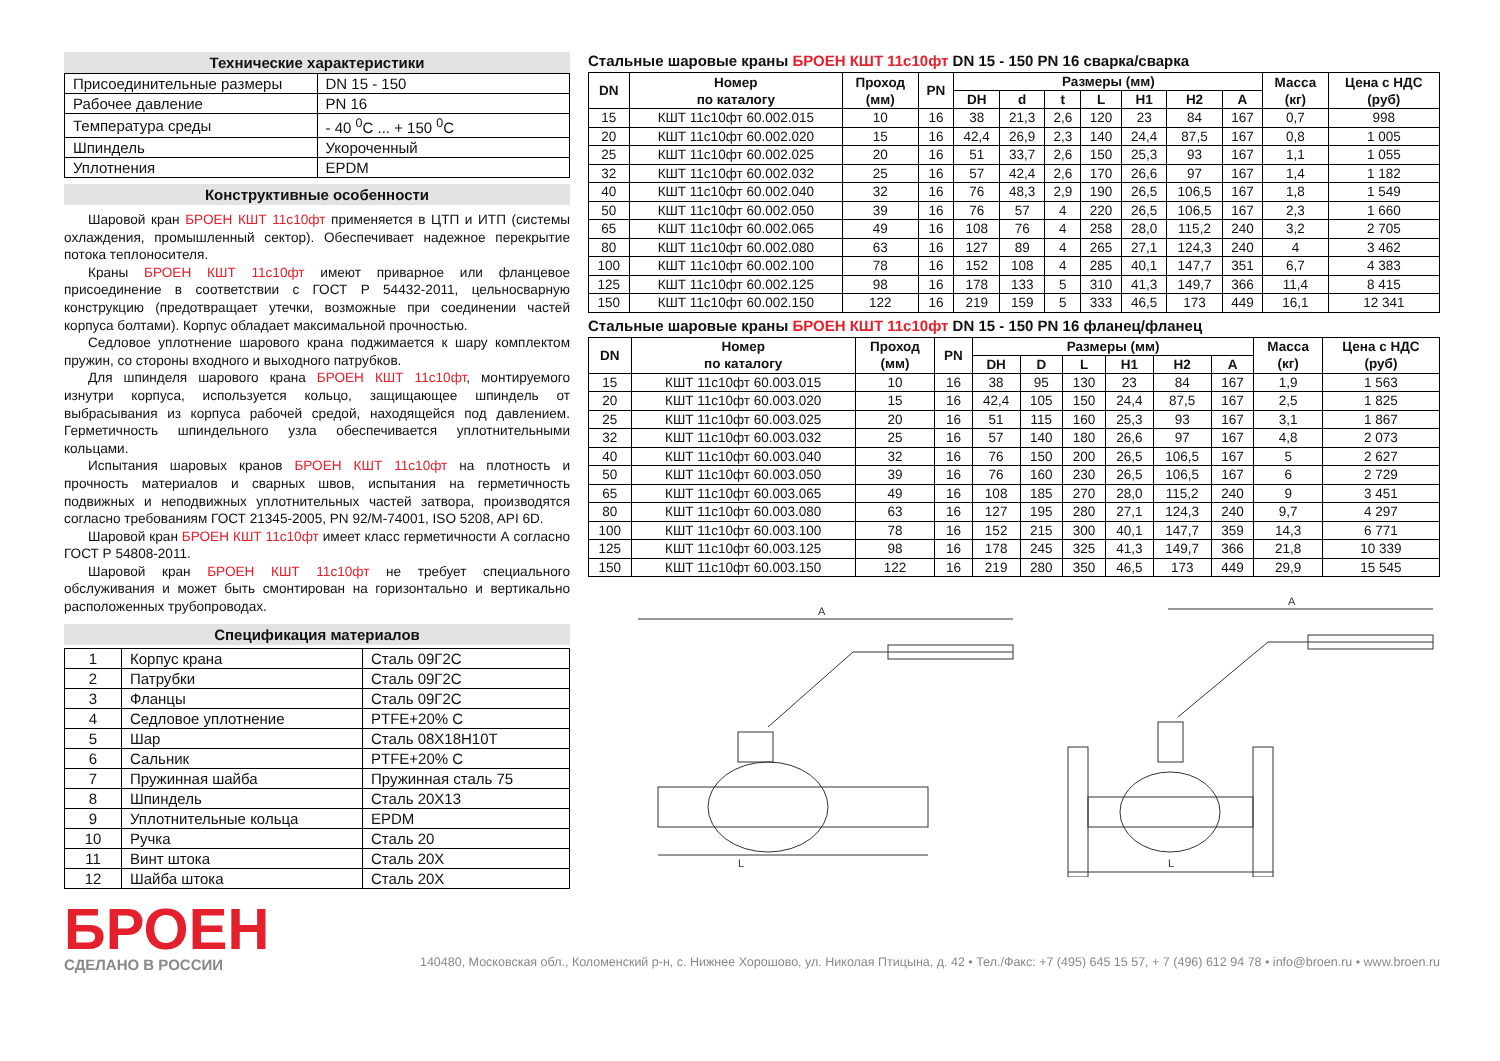Технические характеристики
| Присоединительные размеры | DN 15 - 150 |
| Рабочее давление | PN 16 |
| Температура среды | - 40 <sup>0</sup>С ... + 150 <sup>0</sup>С |
| Шпиндель | Укороченный |
| Уплотнения | EPDM |
Конструктивные особенности
Шаровой кран БРОЕН КШТ 11с10фт применяется в ЦТП и ИТП (системы охлаждения, промышленный сектор). Обеспечивает надежное перекрытие потока теплоносителя.
Краны БРОЕН КШТ 11с10фт имеют приварное или фланцевое присоединение в соответствии с ГОСТ Р 54432-2011, цельносварную конструкцию (предотвращает утечки, возможные при соединении частей корпуса болтами). Корпус обладает максимальной прочностью.
Седловое уплотнение шарового крана поджимается к шару комплектом пружин, со стороны входного и выходного патрубков.
Для шпинделя шарового крана БРОЕН КШТ 11с10фт, монтируемого изнутри корпуса, используется кольцо, защищающее шпиндель от выбрасывания из корпуса рабочей средой, находящейся под давлением. Герметичность шпиндельного узла обеспечивается уплотнительными кольцами.
Испытания шаровых кранов БРОЕН КШТ 11с10фт на плотность и прочность материалов и сварных швов, испытания на герметичность подвижных и неподвижных уплотнительных частей затвора, производятся согласно требованиям ГОСТ 21345-2005, PN 92/M-74001, ISO 5208, API 6D.
Шаровой кран БРОЕН КШТ 11с10фт имеет класс герметичности А согласно ГОСТ Р 54808-2011.
Шаровой кран БРОЕН КШТ 11с10фт не требует специального обслуживания и может быть смонтирован на горизонтально и вертикально расположенных трубопроводах.
Спецификация материалов
| 1 | Корпус крана | Сталь 09Г2С |
| 2 | Патрубки | Сталь 09Г2С |
| 3 | Фланцы | Сталь 09Г2С |
| 4 | Седловое уплотнение | PTFE+20% C |
| 5 | Шар | Сталь 08Х18Н10Т |
| 6 | Сальник | PTFE+20% C |
| 7 | Пружинная шайба | Пружинная сталь 75 |
| 8 | Шпиндель | Сталь 20Х13 |
| 9 | Уплотнительные кольца | EPDM |
| 10 | Ручка | Сталь 20 |
| 11 | Винт штока | Сталь 20Х |
| 12 | Шайба штока | Сталь 20Х |
Стальные шаровые краны БРОЕН КШТ 11с10фт DN 15 - 150 PN 16 сварка/сварка
| DN | Номер по каталогу | Проход (мм) | PN | Размеры (мм) | | | | | | | Масса (кг) | Цена с НДС (руб) |
| --- | --- | --- | --- | --- | --- | --- | --- | --- | --- | --- | --- | --- |
| | | | | DH | d | t | L | H1 | H2 | A | | |
| 15 | КШТ 11с10фт 60.002.015 | 10 | 16 | 38 | 21,3 | 2,6 | 120 | 23 | 84 | 167 | 0,7 | 998 |
| 20 | КШТ 11с10фт 60.002.020 | 15 | 16 | 42,4 | 26,9 | 2,3 | 140 | 24,4 | 87,5 | 167 | 0,8 | 1 005 |
| 25 | КШТ 11с10фт 60.002.025 | 20 | 16 | 51 | 33,7 | 2,6 | 150 | 25,3 | 93 | 167 | 1,1 | 1 055 |
| 32 | КШТ 11с10фт 60.002.032 | 25 | 16 | 57 | 42,4 | 2,6 | 170 | 26,6 | 97 | 167 | 1,4 | 1 182 |
| 40 | КШТ 11с10фт 60.002.040 | 32 | 16 | 76 | 48,3 | 2,9 | 190 | 26,5 | 106,5 | 167 | 1,8 | 1 549 |
| 50 | КШТ 11с10фт 60.002.050 | 39 | 16 | 76 | 57 | 4 | 220 | 26,5 | 106,5 | 167 | 2,3 | 1 660 |
| 65 | КШТ 11с10фт 60.002.065 | 49 | 16 | 108 | 76 | 4 | 258 | 28,0 | 115,2 | 240 | 3,2 | 2 705 |
| 80 | КШТ 11с10фт 60.002.080 | 63 | 16 | 127 | 89 | 4 | 265 | 27,1 | 124,3 | 240 | 4 | 3 462 |
| 100 | КШТ 11с10фт 60.002.100 | 78 | 16 | 152 | 108 | 4 | 285 | 40,1 | 147,7 | 351 | 6,7 | 4 383 |
| 125 | КШТ 11с10фт 60.002.125 | 98 | 16 | 178 | 133 | 5 | 310 | 41,3 | 149,7 | 366 | 11,4 | 8 415 |
| 150 | КШТ 11с10фт 60.002.150 | 122 | 16 | 219 | 159 | 5 | 333 | 46,5 | 173 | 449 | 16,1 | 12 341 |
Стальные шаровые краны БРОЕН КШТ 11с10фт DN 15 - 150 PN 16 фланец/фланец
| DN | Номер по каталогу | Проход (мм) | PN | Размеры (мм) | | | | | | Масса (кг) | Цена с НДС (руб) |
| --- | --- | --- | --- | --- | --- | --- | --- | --- | --- | --- | --- |
| | | | | DH | D | L | H1 | H2 | A | | |
| 15 | КШТ 11с10фт 60.003.015 | 10 | 16 | 38 | 95 | 130 | 23 | 84 | 167 | 1,9 | 1 563 |
| 20 | КШТ 11с10фт 60.003.020 | 15 | 16 | 42,4 | 105 | 150 | 24,4 | 87,5 | 167 | 2,5 | 1 825 |
| 25 | КШТ 11с10фт 60.003.025 | 20 | 16 | 51 | 115 | 160 | 25,3 | 93 | 167 | 3,1 | 1 867 |
| 32 | КШТ 11с10фт 60.003.032 | 25 | 16 | 57 | 140 | 180 | 26,6 | 97 | 167 | 4,8 | 2 073 |
| 40 | КШТ 11с10фт 60.003.040 | 32 | 16 | 76 | 150 | 200 | 26,5 | 106,5 | 167 | 5 | 2 627 |
| 50 | КШТ 11с10фт 60.003.050 | 39 | 16 | 76 | 160 | 230 | 26,5 | 106,5 | 167 | 6 | 2 729 |
| 65 | КШТ 11с10фт 60.003.065 | 49 | 16 | 108 | 185 | 270 | 28,0 | 115,2 | 240 | 9 | 3 451 |
| 80 | КШТ 11с10фт 60.003.080 | 63 | 16 | 127 | 195 | 280 | 27,1 | 124,3 | 240 | 9,7 | 4 297 |
| 100 | КШТ 11с10фт 60.003.100 | 78 | 16 | 152 | 215 | 300 | 40,1 | 147,7 | 359 | 14,3 | 6 771 |
| 125 | КШТ 11с10фт 60.003.125 | 98 | 16 | 178 | 245 | 325 | 41,3 | 149,7 | 366 | 21,8 | 10 339 |
| 150 | КШТ 11с10фт 60.003.150 | 122 | 16 | 219 | 280 | 350 | 46,5 | 173 | 449 | 29,9 | 15 545 |
A
L
A
L
БРОЕН
СДЕЛАНО В РОССИИ
140480, Московская обл., Коломенский р-н, с. Нижнее Хорошово, ул. Николая Птицына, д. 42 • Тел./Факс: +7 (495) 645 15 57, + 7 (496) 612 94 78 • info@broen.ru • www.broen.ru